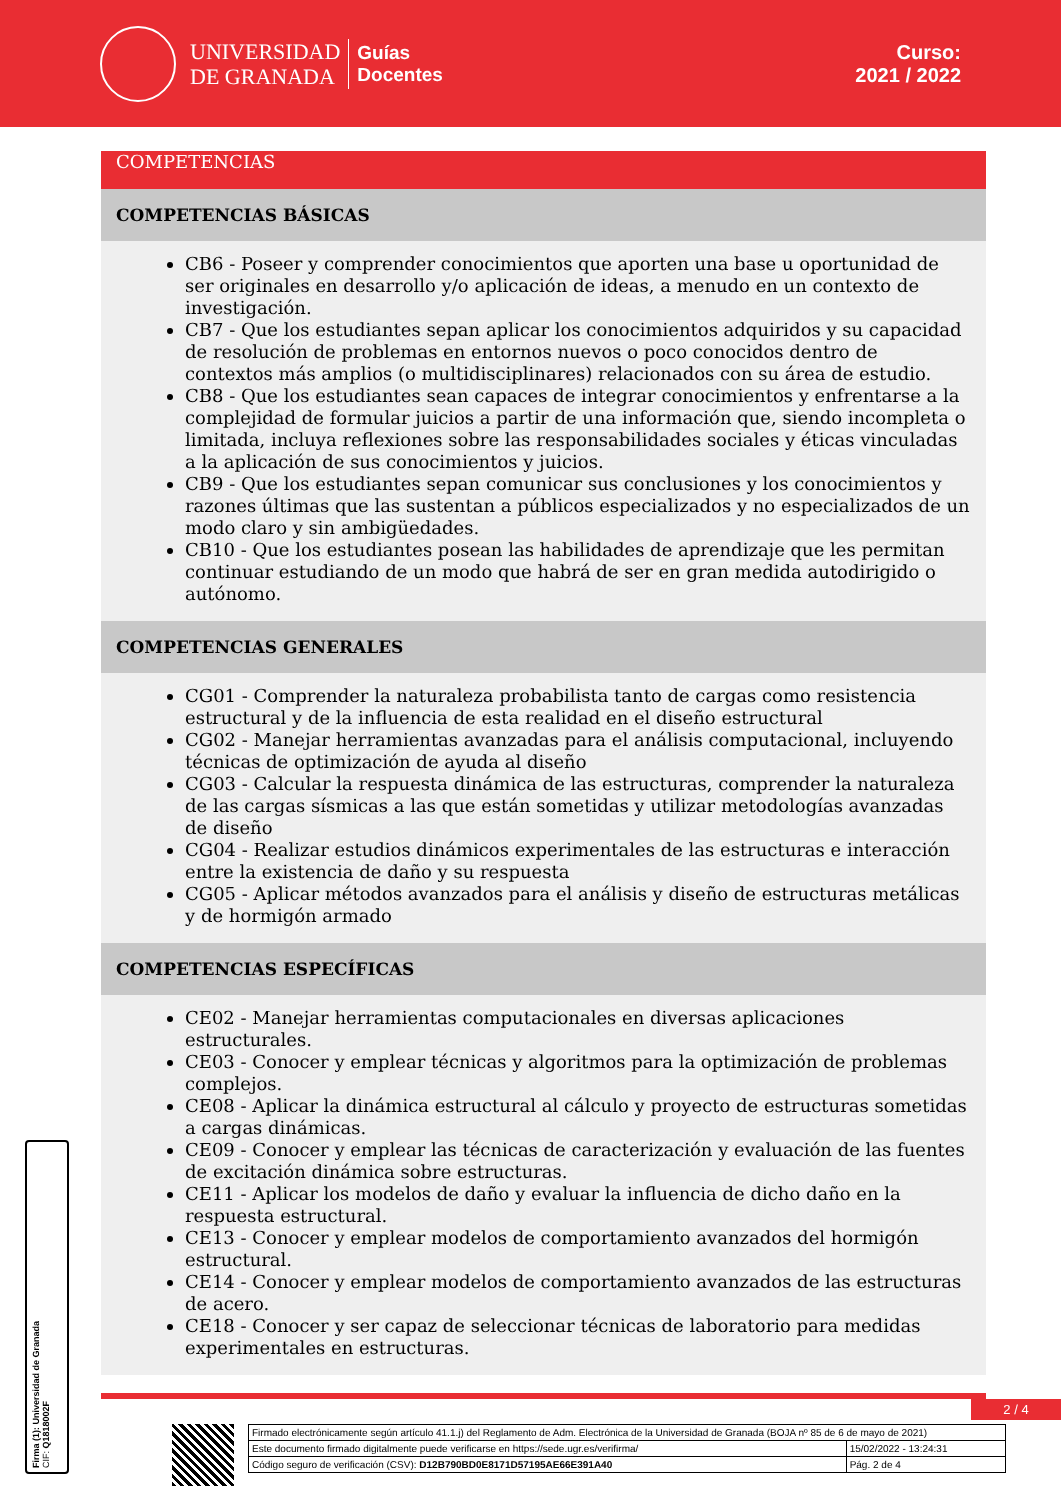UNIVERSIDAD
DE GRANADA
Guías
Docentes
Curso:
2021 / 2022
COMPETENCIAS
COMPETENCIAS BÁSICAS
CB6 - Poseer y comprender conocimientos que aporten una base u oportunidad de ser originales en desarrollo y/o aplicación de ideas, a menudo en un contexto de investigación.
CB7 - Que los estudiantes sepan aplicar los conocimientos adquiridos y su capacidad de resolución de problemas en entornos nuevos o poco conocidos dentro de contextos más amplios (o multidisciplinares) relacionados con su área de estudio.
CB8 - Que los estudiantes sean capaces de integrar conocimientos y enfrentarse a la complejidad de formular juicios a partir de una información que, siendo incompleta o limitada, incluya reflexiones sobre las responsabilidades sociales y éticas vinculadas a la aplicación de sus conocimientos y juicios.
CB9 - Que los estudiantes sepan comunicar sus conclusiones y los conocimientos y razones últimas que las sustentan a públicos especializados y no especializados de un modo claro y sin ambigüedades.
CB10 - Que los estudiantes posean las habilidades de aprendizaje que les permitan continuar estudiando de un modo que habrá de ser en gran medida autodirigido o autónomo.
COMPETENCIAS GENERALES
CG01 - Comprender la naturaleza probabilista tanto de cargas como resistencia estructural y de la influencia de esta realidad en el diseño estructural
CG02 - Manejar herramientas avanzadas para el análisis computacional, incluyendo técnicas de optimización de ayuda al diseño
CG03 - Calcular la respuesta dinámica de las estructuras, comprender la naturaleza de las cargas sísmicas a las que están sometidas y utilizar metodologías avanzadas de diseño
CG04 - Realizar estudios dinámicos experimentales de las estructuras e interacción entre la existencia de daño y su respuesta
CG05 - Aplicar métodos avanzados para el análisis y diseño de estructuras metálicas y de hormigón armado
COMPETENCIAS ESPECÍFICAS
CE02 - Manejar herramientas computacionales en diversas aplicaciones estructurales.
CE03 - Conocer y emplear técnicas y algoritmos para la optimización de problemas complejos.
CE08 - Aplicar la dinámica estructural al cálculo y proyecto de estructuras sometidas a cargas dinámicas.
CE09 - Conocer y emplear las técnicas de caracterización y evaluación de las fuentes de excitación dinámica sobre estructuras.
CE11 - Aplicar los modelos de daño y evaluar la influencia de dicho daño en la respuesta estructural.
CE13 - Conocer y emplear modelos de comportamiento avanzados del hormigón estructural.
CE14 - Conocer y emplear modelos de comportamiento avanzados de las estructuras de acero.
CE18 - Conocer y ser capaz de seleccionar técnicas de laboratorio para medidas experimentales en estructuras.
2 / 4
Firma (1): Universidad de Granada
CIF: Q1818002F
| Firmado electrónicamente según artículo 41.1.j) del Reglamento de Adm. Electrónica de la Universidad de Granada (BOJA nº 85 de 6 de mayo de 2021) | |
| Este documento firmado digitalmente puede verificarse en https://sede.ugr.es/verifirma/ | 15/02/2022 - 13:24:31 |
| Código seguro de verificación (CSV): D12B790BD0E8171D57195AE66E391A40 | Pág. 2 de 4 |